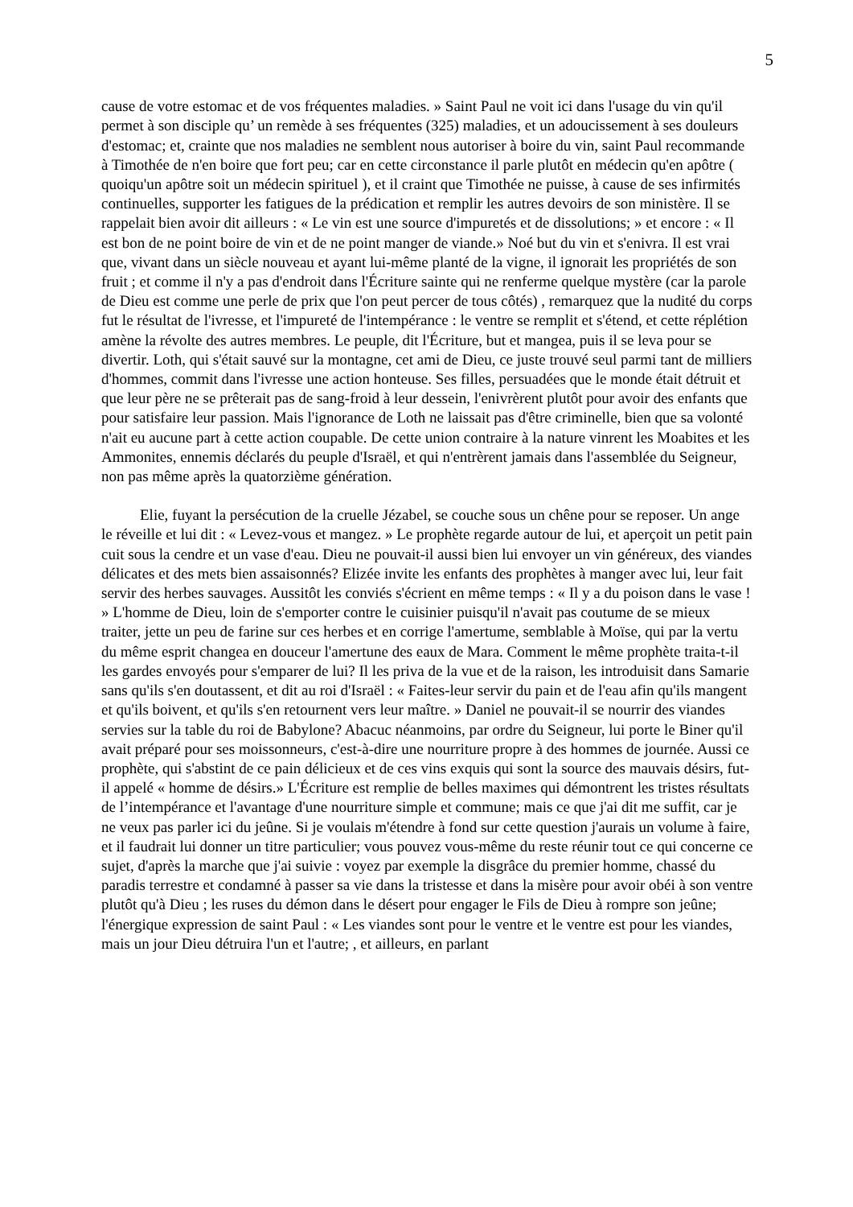5
cause de votre estomac et de vos fréquentes maladies. » Saint Paul ne voit ici dans l'usage du vin qu'il permet à son disciple qu’ un remède à ses fréquentes (325) maladies, et un adoucissement à ses douleurs d'estomac; et, crainte que nos maladies ne semblent nous autoriser à boire du vin, saint Paul recommande à Timothée de n'en boire que fort peu; car en cette circonstance il parle plutôt en médecin qu'en apôtre ( quoiqu'un apôtre soit un médecin spirituel ), et il craint que Timothée ne puisse, à cause de ses infirmités continuelles, supporter les fatigues de la prédication et remplir les autres devoirs de son ministère. Il se rappelait bien avoir dit ailleurs : « Le vin est une source d'impuretés et de dissolutions; » et encore : « Il est bon de ne point boire de vin et de ne point manger de viande.» Noé but du vin et s'enivra. Il est vrai que, vivant dans un siècle nouveau et ayant lui-même planté de la vigne, il ignorait les propriétés de son fruit ; et comme il n'y a pas d'endroit dans l'Écriture sainte qui ne renferme quelque mystère (car la parole de Dieu est comme une perle de prix que l'on peut percer de tous côtés) , remarquez que la nudité du corps fut le résultat de l'ivresse, et l'impureté de l'intempérance : le ventre se remplit et s'étend, et cette réplétion amène la révolte des autres membres. Le peuple, dit l'Écriture, but et mangea, puis il se leva pour se divertir. Loth, qui s'était sauvé sur la montagne, cet ami de Dieu, ce juste trouvé seul parmi tant de milliers d'hommes, commit dans l'ivresse une action honteuse. Ses filles, persuadées que le monde était détruit et que leur père ne se prêterait pas de sang-froid à leur dessein, l'enivrèrent plutôt pour avoir des enfants que pour satisfaire leur passion. Mais l'ignorance de Loth ne laissait pas d'être criminelle, bien que sa volonté n'ait eu aucune part à cette action coupable. De cette union contraire à la nature vinrent les Moabites et les Ammonites, ennemis déclarés du peuple d'Israël, et qui n'entrèrent jamais dans l'assemblée du Seigneur, non pas même après la quatorzième génération.
Elie, fuyant la persécution de la cruelle Jézabel, se couche sous un chêne pour se reposer. Un ange le réveille et lui dit : « Levez-vous et mangez. » Le prophète regarde autour de lui, et aperçoit un petit pain cuit sous la cendre et un vase d'eau. Dieu ne pouvait-il aussi bien lui envoyer un vin généreux, des viandes délicates et des mets bien assaisonnés? Elizée invite les enfants des prophètes à manger avec lui, leur fait servir des herbes sauvages. Aussitôt les conviés s'écrient en même temps : « Il y a du poison dans le vase ! » L'homme de Dieu, loin de s'emporter contre le cuisinier puisqu'il n'avait pas coutume de se mieux traiter, jette un peu de farine sur ces herbes et en corrige l'amertume, semblable à Moïse, qui par la vertu du même esprit changea en douceur l'amertune des eaux de Mara. Comment le même prophète traita-t-il les gardes envoyés pour s'emparer de lui? Il les priva de la vue et de la raison, les introduisit dans Samarie sans qu'ils s'en doutassent, et dit au roi d'Israël : « Faites-leur servir du pain et de l'eau afin qu'ils mangent et qu'ils boivent, et qu'ils s'en retournent vers leur maître. » Daniel ne pouvait-il se nourrir des viandes servies sur la table du roi de Babylone? Abacuc néanmoins, par ordre du Seigneur, lui porte le Biner qu'il avait préparé pour ses moissonneurs, c'est-à-dire une nourriture propre à des hommes de journée. Aussi ce prophète, qui s'abstint de ce pain délicieux et de ces vins exquis qui sont la source des mauvais désirs, fut-il appelé « homme de désirs.» L'Écriture est remplie de belles maximes qui démontrent les tristes résultats de l’intempérance et l'avantage d'une nourriture simple et commune; mais ce que j'ai dit me suffit, car je ne veux pas parler ici du jeûne. Si je voulais m'étendre à fond sur cette question j'aurais un volume à faire, et il faudrait lui donner un titre particulier; vous pouvez vous-même du reste réunir tout ce qui concerne ce sujet, d'après la marche que j'ai suivie : voyez par exemple la disgrâce du premier homme, chassé du paradis terrestre et condamné à passer sa vie dans la tristesse et dans la misère pour avoir obéi à son ventre plutôt qu'à Dieu ; les ruses du démon dans le désert pour engager le Fils de Dieu à rompre son jeûne; l'énergique expression de saint Paul : « Les viandes sont pour le ventre et le ventre est pour les viandes, mais un jour Dieu détruira l'un et l'autre; , et ailleurs, en parlant